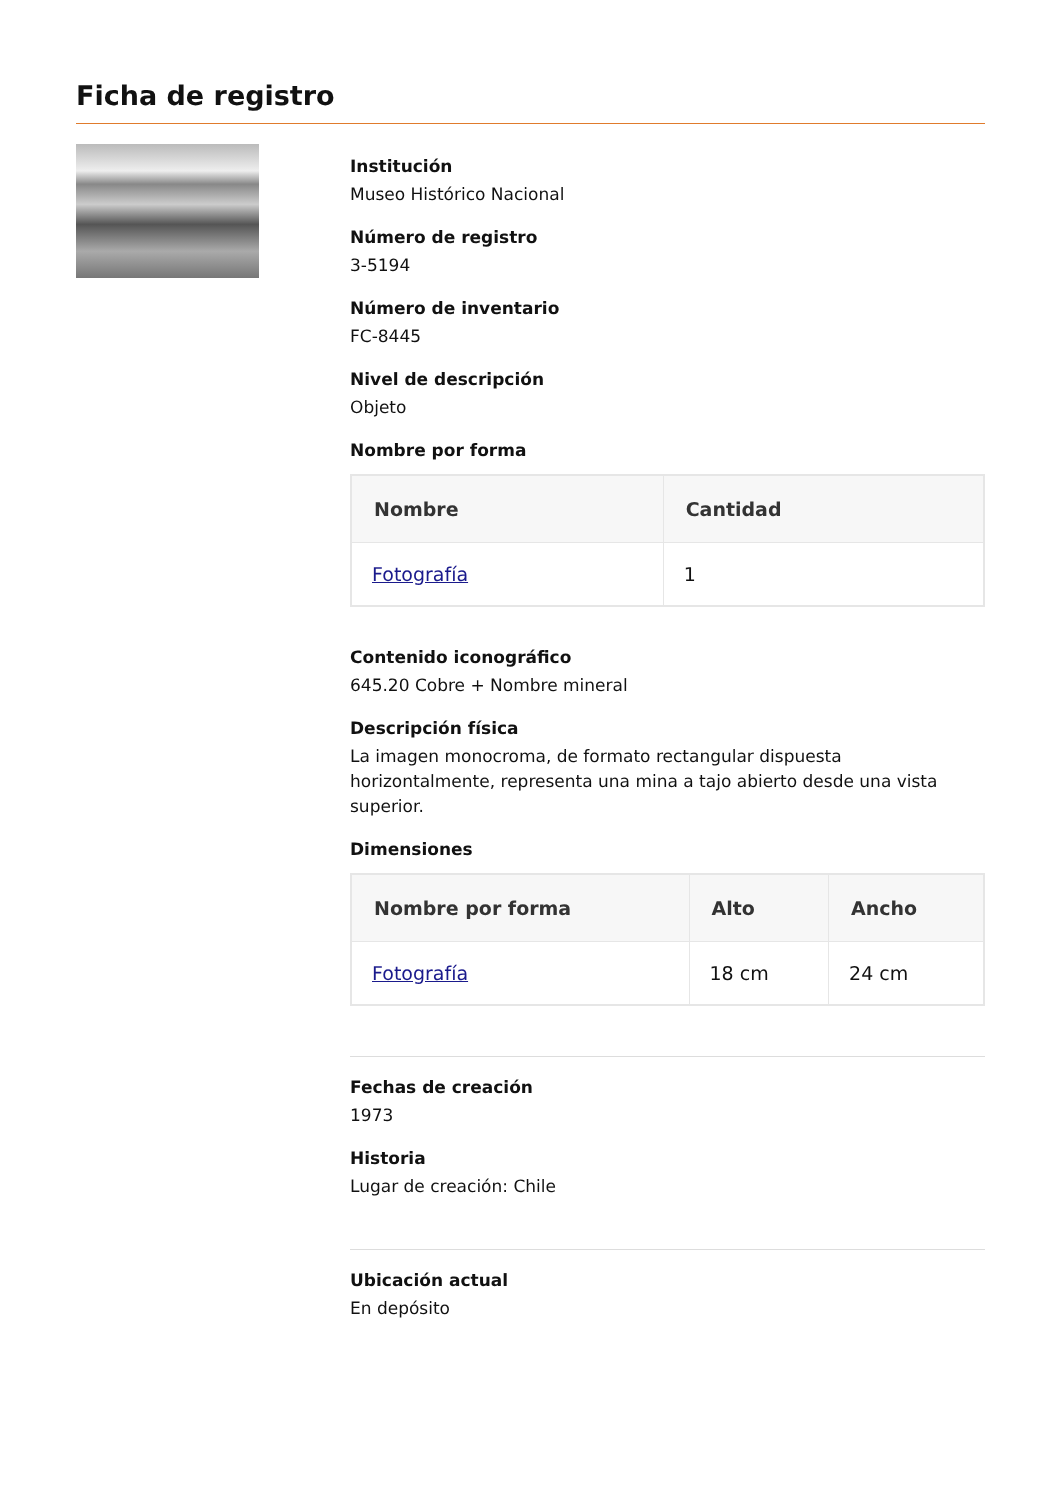Ficha de registro
Institución
Museo Histórico Nacional
Número de registro
3-5194
Número de inventario
FC-8445
Nivel de descripción
Objeto
Nombre por forma
| Nombre | Cantidad |
| --- | --- |
| Fotografía | 1 |
Contenido iconográfico
645.20 Cobre + Nombre mineral
Descripción física
La imagen monocroma, de formato rectangular dispuesta horizontalmente, representa una mina a tajo abierto desde una vista superior.
Dimensiones
| Nombre por forma | Alto | Ancho |
| --- | --- | --- |
| Fotografía | 18 cm | 24 cm |
Fechas de creación
1973
Historia
Lugar de creación: Chile
Ubicación actual
En depósito